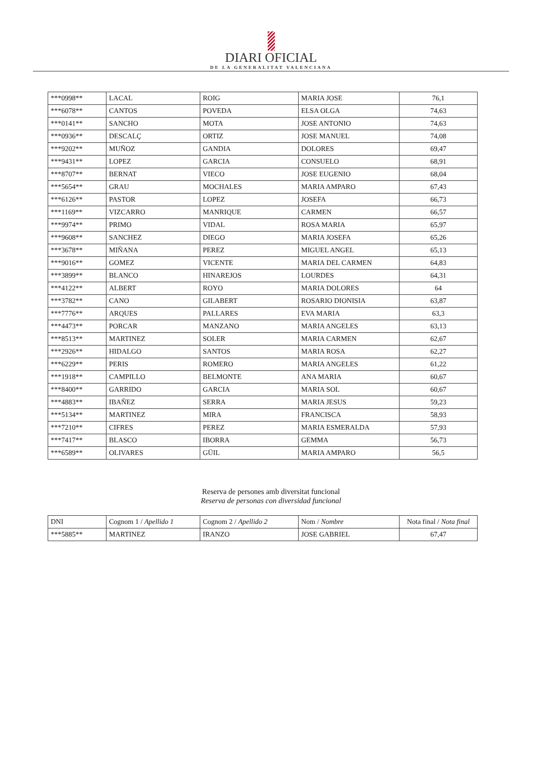DIARI OFICIAL
DE LA GENERALITAT VALENCIANA
| ***0998** | LACAL | ROIG | MARIA JOSE | 76,1 |
| ***6078** | CANTOS | POVEDA | ELSA OLGA | 74,63 |
| ***0141** | SANCHO | MOTA | JOSE ANTONIO | 74,63 |
| ***0936** | DESCALÇ | ORTIZ | JOSE MANUEL | 74,08 |
| ***9202** | MUÑOZ | GANDIA | DOLORES | 69,47 |
| ***9431** | LOPEZ | GARCIA | CONSUELO | 68,91 |
| ***8707** | BERNAT | VIECO | JOSE EUGENIO | 68,04 |
| ***5654** | GRAU | MOCHALES | MARIA AMPARO | 67,43 |
| ***6126** | PASTOR | LOPEZ | JOSEFA | 66,73 |
| ***1169** | VIZCARRO | MANRIQUE | CARMEN | 66,57 |
| ***9974** | PRIMO | VIDAL | ROSA MARIA | 65,97 |
| ***9608** | SANCHEZ | DIEGO | MARIA JOSEFA | 65,26 |
| ***3678** | MIÑANA | PEREZ | MIGUEL ANGEL | 65,13 |
| ***9016** | GOMEZ | VICENTE | MARIA DEL CARMEN | 64,83 |
| ***3899** | BLANCO | HINAREJOS | LOURDES | 64,31 |
| ***4122** | ALBERT | ROYO | MARIA DOLORES | 64 |
| ***3782** | CANO | GILABERT | ROSARIO DIONISIA | 63,87 |
| ***7776** | ARQUES | PALLARES | EVA MARIA | 63,3 |
| ***4473** | PORCAR | MANZANO | MARIA ANGELES | 63,13 |
| ***8513** | MARTINEZ | SOLER | MARIA CARMEN | 62,67 |
| ***2926** | HIDALGO | SANTOS | MARIA ROSA | 62,27 |
| ***6229** | PERIS | ROMERO | MARIA ANGELES | 61,22 |
| ***1918** | CAMPILLO | BELMONTE | ANA MARIA | 60,67 |
| ***8400** | GARRIDO | GARCIA | MARIA SOL | 60,67 |
| ***4883** | IBAÑEZ | SERRA | MARIA JESUS | 59,23 |
| ***5134** | MARTINEZ | MIRA | FRANCISCA | 58,93 |
| ***7210** | CIFRES | PEREZ | MARIA ESMERALDA | 57,93 |
| ***7417** | BLASCO | IBORRA | GEMMA | 56,73 |
| ***6589** | OLIVARES | GÜIL | MARIA AMPARO | 56,5 |
Reserva de persones amb diversitat funcional
Reserva de personas con diversidad funcional
| DNI | Cognom 1 / Apellido 1 | Cognom 2 / Apellido 2 | Nom / Nombre | Nota final / Nota final |
| --- | --- | --- | --- | --- |
| ***5885** | MARTINEZ | IRANZO | JOSE GABRIEL | 67,47 |